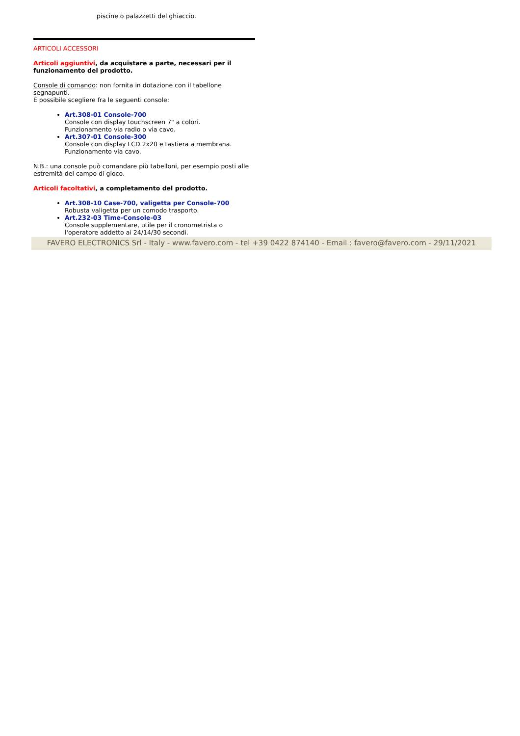piscine o palazzetti del ghiaccio.
ARTICOLI ACCESSORI
Articoli aggiuntivi, da acquistare a parte, necessari per il funzionamento del prodotto.
Console di comando: non fornita in dotazione con il tabellone segnapunti.
È possibile scegliere fra le seguenti console:
Art.308-01 Console-700
Console con display touchscreen 7" a colori.
Funzionamento via radio o via cavo.
Art.307-01 Console-300
Console con display LCD 2x20 e tastiera a membrana.
Funzionamento via cavo.
N.B.: una console può comandare più tabelloni, per esempio posti alle estremità del campo di gioco.
Articoli facoltativi, a completamento del prodotto.
Art.308-10 Case-700, valigetta per Console-700
Robusta valigetta per un comodo trasporto.
Art.232-03 Time-Console-03
Console supplementare, utile per il cronometrista o l'operatore addetto ai 24/14/30 secondi.
FAVERO ELECTRONICS Srl - Italy - www.favero.com - tel +39 0422 874140 - Email : favero@favero.com - 29/11/2021